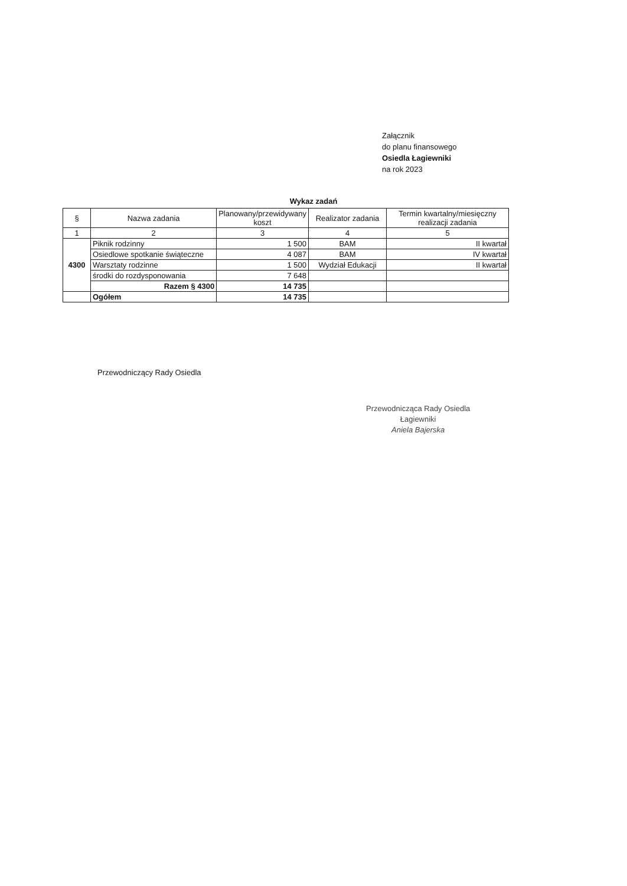Załącznik
do planu finansowego
Osiedla Łagiewniki
na rok 2023
Wykaz zadań
| § | Nazwa zadania | Planowany/przewidywany koszt | Realizator zadania | Termin kwartalny/miesięczny realizacji zadania |
| --- | --- | --- | --- | --- |
| 1 | 2 | 3 | 4 | 5 |
| 4300 | Piknik rodzinny | 1 500 | BAM | II kwartał |
| | Osiedlowe spotkanie świąteczne | 4 087 | BAM | IV kwartał |
| | Warsztaty rodzinne | 1 500 | Wydział Edukacji | II kwartał |
| | środki do rozdysponowania | 7 648 | | |
| | Razem § 4300 | 14 735 | | |
| | Ogółem | 14 735 | | |
Przewodniczący Rady Osiedla
Przewodnicząca Rady Osiedla
Łagiewniki
Aniela Bajerska